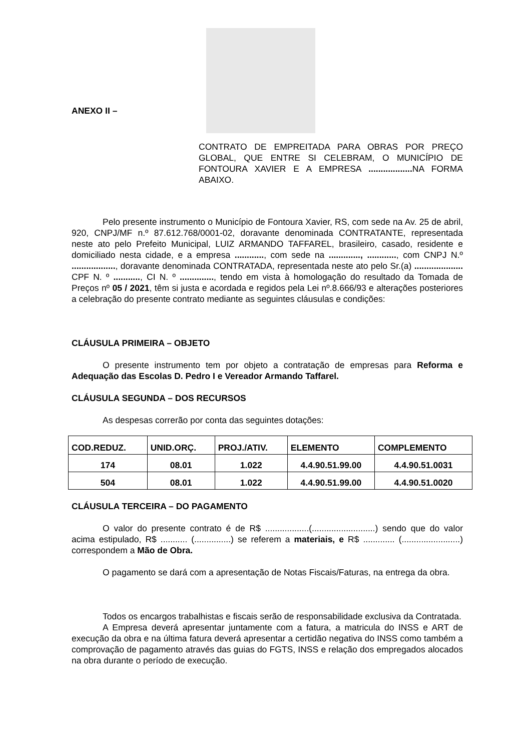ANEXO II –
CONTRATO DE EMPREITADA PARA OBRAS POR PREÇO GLOBAL, QUE ENTRE SI CELEBRAM, O MUNICÍPIO DE FONTOURA XAVIER E A EMPRESA .................. NA FORMA ABAIXO.
Pelo presente instrumento o Município de Fontoura Xavier, RS, com sede na Av. 25 de abril, 920, CNPJ/MF n.º 87.612.768/0001-02, doravante denominada CONTRATANTE, representada neste ato pelo Prefeito Municipal, LUIZ ARMANDO TAFFAREL, brasileiro, casado, residente e domiciliado nesta cidade, e a empresa ............, com sede na ............., ............, com CNPJ N.º .................., doravante denominada CONTRATADA, representada neste ato pelo Sr.(a) .................... CPF N. º ..........., CI N. º .............., tendo em vista à homologação do resultado da Tomada de Preços nº 05 / 2021, têm si justa e acordada e regidos pela Lei nº.8.666/93 e alterações posteriores a celebração do presente contrato mediante as seguintes cláusulas e condições:
CLÁUSULA PRIMEIRA – OBJETO
O presente instrumento tem por objeto a contratação de empresas para Reforma e Adequação das Escolas D. Pedro I e Vereador Armando Taffarel.
CLÁUSULA SEGUNDA – DOS RECURSOS
As despesas correrão por conta das seguintes dotações:
| COD.REDUZ. | UNID.ORÇ. | PROJ./ATIV. | ELEMENTO | COMPLEMENTO |
| --- | --- | --- | --- | --- |
| 174 | 08.01 | 1.022 | 4.4.90.51.99.00 | 4.4.90.51.0031 |
| 504 | 08.01 | 1.022 | 4.4.90.51.99.00 | 4.4.90.51.0020 |
CLÁUSULA TERCEIRA – DO PAGAMENTO
O valor do presente contrato é de R$ ..................(..........................) sendo que do valor acima estipulado, R$ ........... (...............) se referem a materiais, e R$ ............. (........................) correspondem a Mão de Obra.
O pagamento se dará com a apresentação de Notas Fiscais/Faturas, na entrega da obra.
Todos os encargos trabalhistas e fiscais serão de responsabilidade exclusiva da Contratada.
A Empresa deverá apresentar juntamente com a fatura, a matricula do INSS e ART de execução da obra e na última fatura deverá apresentar a certidão negativa do INSS como também a comprovação de pagamento através das guias do FGTS, INSS e relação dos empregados alocados na obra durante o período de execução.